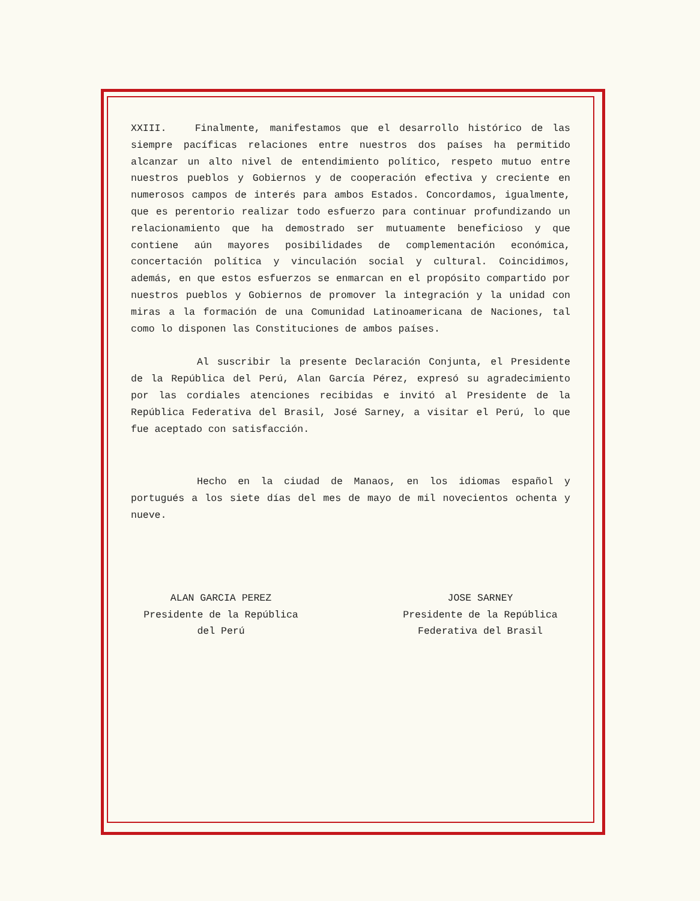XXIII. Finalmente, manifestamos que el desarrollo histórico de las siempre pacíficas relaciones entre nuestros dos países ha permitido alcanzar un alto nivel de entendimiento político, respeto mutuo entre nuestros pueblos y Gobiernos y de cooperación efectiva y creciente en numerosos campos de interés para ambos Estados. Concordamos, igualmente, que es perentorio realizar todo esfuerzo para continuar profundizando un relacionamiento que ha demostrado ser mutuamente beneficioso y que contiene aún mayores posibilidades de complementación económica, concertación política y vinculación social y cultural. Coincidimos, además, en que estos esfuerzos se enmarcan en el propósito compartido por nuestros pueblos y Gobiernos de promover la integración y la unidad con miras a la formación de una Comunidad Latinoamericana de Naciones, tal como lo disponen las Constituciones de ambos países.
Al suscribir la presente Declaración Conjunta, el Presidente de la República del Perú, Alan García Pérez, expresó su agradecimiento por las cordiales atenciones recibidas e invitó al Presidente de la República Federativa del Brasil, José Sarney, a visitar el Perú, lo que fue aceptado con satisfacción.
Hecho en la ciudad de Manaos, en los idiomas español y portugués a los siete días del mes de mayo de mil novecientos ochenta y nueve.
ALAN GARCIA PEREZ
Presidente de la República
del Perú
JOSE SARNEY
Presidente de la República
Federativa del Brasil